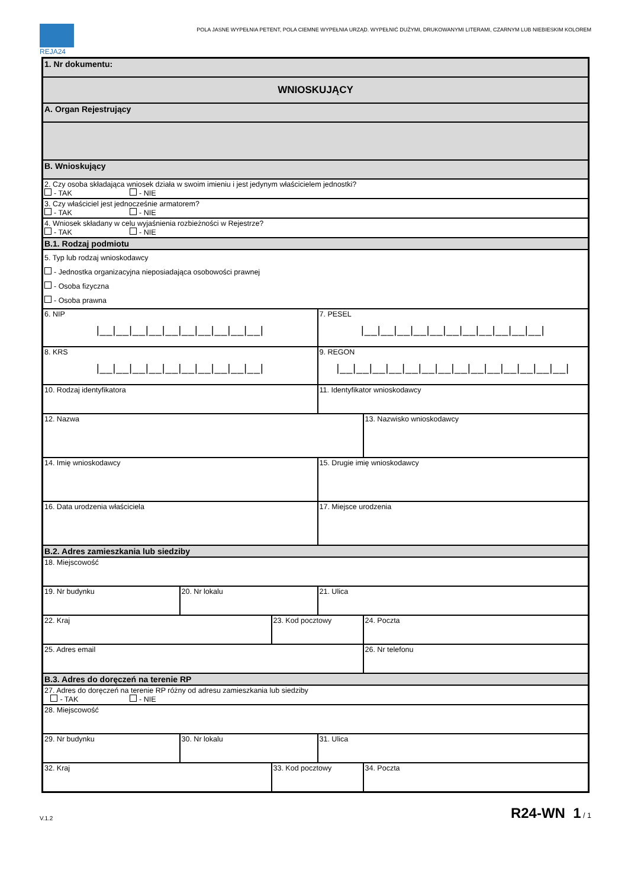REJA24
POLA JASNE WYPEŁNIA PETENT, POLA CIEMNE WYPEŁNIA URZĄD. WYPEŁNIĆ DUŻYMI, DRUKOWANYMI LITERAMI, CZARNYM LUB NIEBIESKIM KOLOREM
| 1. Nr dokumentu: | | | | |
| WNIOSKUJĄCY | | | | |
| A. Organ Rejestrujący | | | | |
| B. Wnioskujący | | | | |
| 2. Czy osoba składająca wniosek działa w swoim imieniu i jest jedynym właścicielem jednostki? - TAK - NIE | | | | |
| 3. Czy właściciel jest jednocześnie armatorem? - TAK - NIE | | | | |
| 4. Wniosek składany w celu wyjaśnienia rozbieżności w Rejestrze? - TAK - NIE | | | | |
| B.1. Rodzaj podmiotu | | | | |
| 5. Typ lub rodzaj wnioskodawcy - Jednostka organizacyjna nieposiadająca osobowości prawnej - Osoba fizyczna - Osoba prawna | | | | |
| 6. NIP /__/__/__/__/__/__/__/__/__/__/ | | | 7. PESEL /__/__/__/__/__/__/__/__/__/__/__/ | |
| 8. KRS /__/__/__/__/__/__/__/__/__/__/ | | | 9. REGON /__/__/__/__/__/__/__/__/__/__/__/__/__/__/ | |
| 10. Rodzaj identyfikatora | | | 11. Identyfikator wnioskodawcy | |
| 12. Nazwa | | | | 13. Nazwisko wnioskodawcy |
| 14. Imię wnioskodawcy | | | 15. Drugie imię wnioskodawcy | |
| 16. Data urodzenia właściciela | | | 17. Miejsce urodzenia | |
| B.2. Adres zamieszkania lub siedziby | | | | |
| 18. Miejscowość | | | | |
| 19. Nr budynku | 20. Nr lokalu | | 21. Ulica | |
| 22. Kraj | | 23. Kod pocztowy | | 24. Poczta |
| 25. Adres email | | | | 26. Nr telefonu |
| B.3. Adres do doręczeń na terenie RP | | | | |
| 27. Adres do doręczeń na terenie RP różny od adresu zamieszkania lub siedziby - TAK - NIE | | | | |
| 28. Miejscowość | | | | |
| 29. Nr budynku | 30. Nr lokalu | | 31. Ulica | |
| 32. Kraj | | 33. Kod pocztowy | | 34. Poczta |
V.1.2 R24-WN 1 / 1